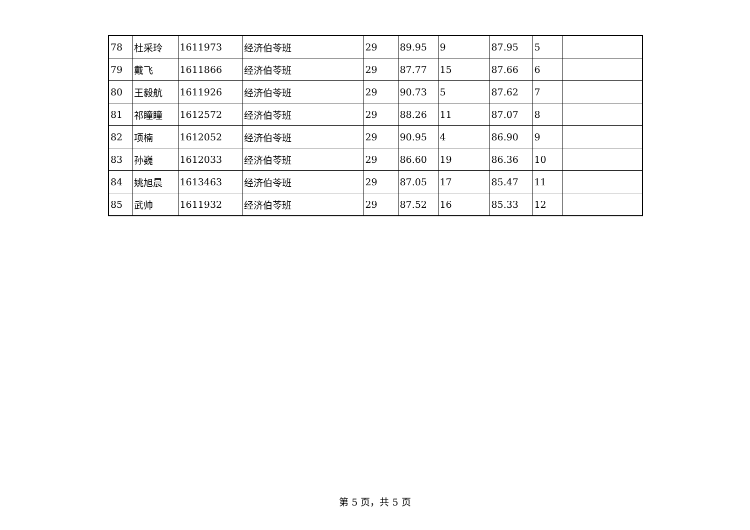| 78 | 杜采玲 | 1611973 | 经济伯苓班 | 29 | 89.95 | 9 | 87.95 | 5 | |
| 79 | 戴飞 | 1611866 | 经济伯苓班 | 29 | 87.77 | 15 | 87.66 | 6 | |
| 80 | 王毅航 | 1611926 | 经济伯苓班 | 29 | 90.73 | 5 | 87.62 | 7 | |
| 81 | 祁瞳瞳 | 1612572 | 经济伯苓班 | 29 | 88.26 | 11 | 87.07 | 8 | |
| 82 | 项楠 | 1612052 | 经济伯苓班 | 29 | 90.95 | 4 | 86.90 | 9 | |
| 83 | 孙巍 | 1612033 | 经济伯苓班 | 29 | 86.60 | 19 | 86.36 | 10 | |
| 84 | 姚旭晨 | 1613463 | 经济伯苓班 | 29 | 87.05 | 17 | 85.47 | 11 | |
| 85 | 武帅 | 1611932 | 经济伯苓班 | 29 | 87.52 | 16 | 85.33 | 12 | |
第 5 页，共 5 页